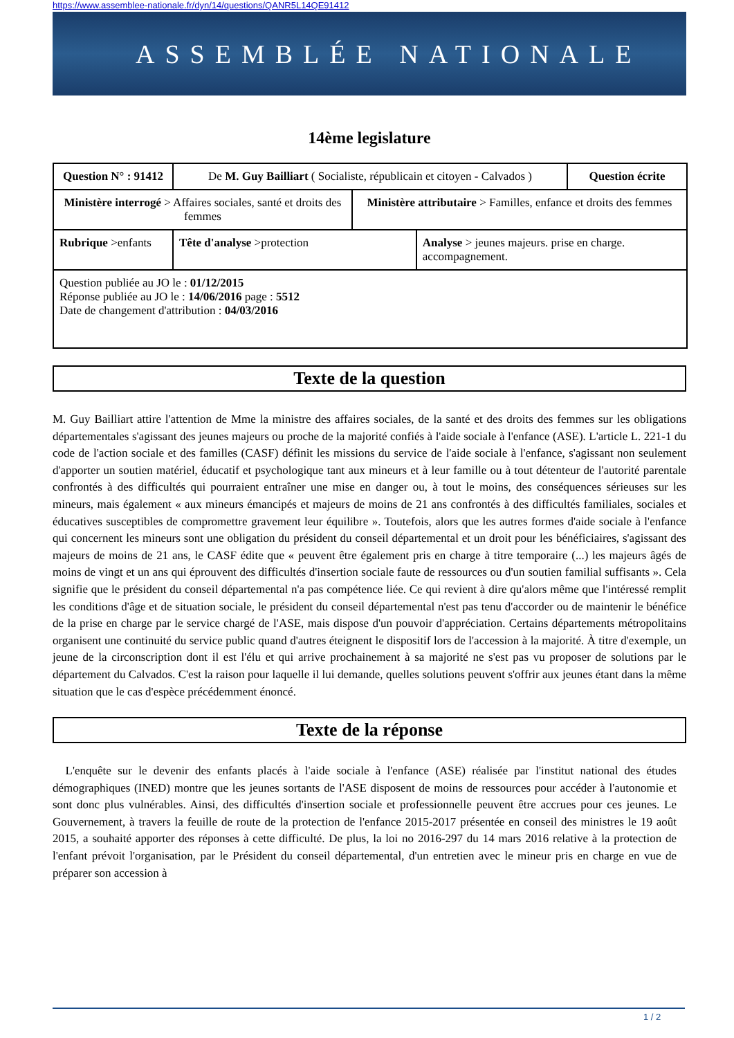https://www.assemblee-nationale.fr/dyn/14/questions/QANR5L14QE91412
ASSEMBLÉE NATIONALE
14ème legislature
| Question N° : 91412 | De M. Guy Bailliart ( Socialiste, républicain et citoyen - Calvados ) | | | | Question écrite |
| Ministère interrogé > Affaires sociales, santé et droits des femmes | | | Ministère attributaire > Familles, enfance et droits des femmes | | |
| Rubrique >enfants | | Tête d'analyse >protection | | Analyse > jeunes majeurs. prise en charge. accompagnement. | |
| Question publiée au JO le : 01/12/2015 Réponse publiée au JO le : 14/06/2016 page : 5512 Date de changement d'attribution : 04/03/2016 | | | | | |
Texte de la question
M. Guy Bailliart attire l'attention de Mme la ministre des affaires sociales, de la santé et des droits des femmes sur les obligations départementales s'agissant des jeunes majeurs ou proche de la majorité confiés à l'aide sociale à l'enfance (ASE). L'article L. 221-1 du code de l'action sociale et des familles (CASF) définit les missions du service de l'aide sociale à l'enfance, s'agissant non seulement d'apporter un soutien matériel, éducatif et psychologique tant aux mineurs et à leur famille ou à tout détenteur de l'autorité parentale confrontés à des difficultés qui pourraient entraîner une mise en danger ou, à tout le moins, des conséquences sérieuses sur les mineurs, mais également « aux mineurs émancipés et majeurs de moins de 21 ans confrontés à des difficultés familiales, sociales et éducatives susceptibles de compromettre gravement leur équilibre ». Toutefois, alors que les autres formes d'aide sociale à l'enfance qui concernent les mineurs sont une obligation du président du conseil départemental et un droit pour les bénéficiaires, s'agissant des majeurs de moins de 21 ans, le CASF édite que « peuvent être également pris en charge à titre temporaire (...) les majeurs âgés de moins de vingt et un ans qui éprouvent des difficultés d'insertion sociale faute de ressources ou d'un soutien familial suffisants ». Cela signifie que le président du conseil départemental n'a pas compétence liée. Ce qui revient à dire qu'alors même que l'intéressé remplit les conditions d'âge et de situation sociale, le président du conseil départemental n'est pas tenu d'accorder ou de maintenir le bénéfice de la prise en charge par le service chargé de l'ASE, mais dispose d'un pouvoir d'appréciation. Certains départements métropolitains organisent une continuité du service public quand d'autres éteignent le dispositif lors de l'accession à la majorité. À titre d'exemple, un jeune de la circonscription dont il est l'élu et qui arrive prochainement à sa majorité ne s'est pas vu proposer de solutions par le département du Calvados. C'est la raison pour laquelle il lui demande, quelles solutions peuvent s'offrir aux jeunes étant dans la même situation que le cas d'espèce précédemment énoncé.
Texte de la réponse
L'enquête sur le devenir des enfants placés à l'aide sociale à l'enfance (ASE) réalisée par l'institut national des études démographiques (INED) montre que les jeunes sortants de l'ASE disposent de moins de ressources pour accéder à l'autonomie et sont donc plus vulnérables. Ainsi, des difficultés d'insertion sociale et professionnelle peuvent être accrues pour ces jeunes. Le Gouvernement, à travers la feuille de route de la protection de l'enfance 2015-2017 présentée en conseil des ministres le 19 août 2015, a souhaité apporter des réponses à cette difficulté. De plus, la loi no 2016-297 du 14 mars 2016 relative à la protection de l'enfant prévoit l'organisation, par le Président du conseil départemental, d'un entretien avec le mineur pris en charge en vue de préparer son accession à
1 / 2